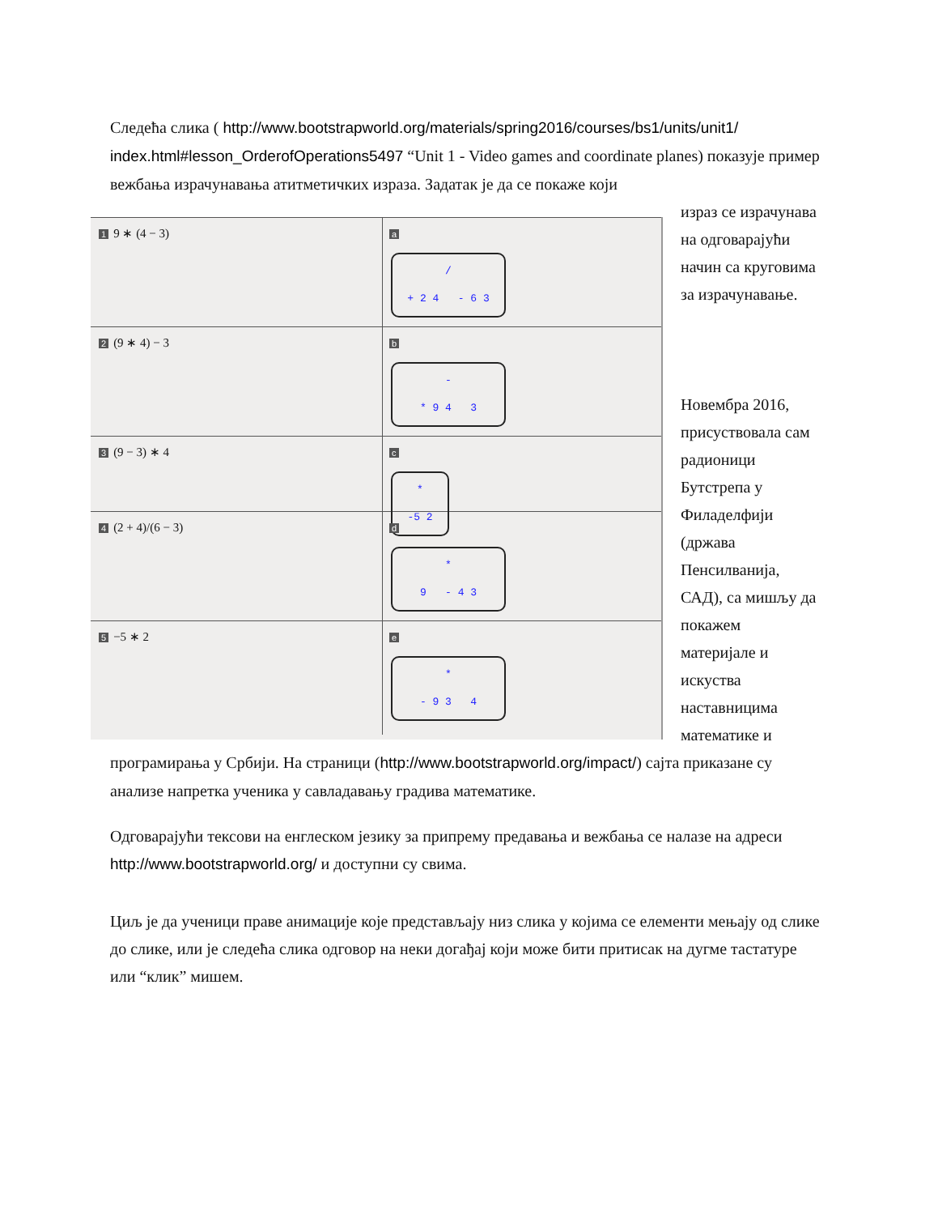Следећа слика ( http://www.bootstrapworld.org/materials/spring2016/courses/bs1/units/unit1/ index.html#lesson_OrderofOperations5497 “Unit 1 - Video games and coordinate planes) показује пример вежбања израчунавања атитметичких израза. Задатак је да се покаже који
1 9 ∗ (4 − 3)
a
/
+ 2 4 - 6 3
2 (9 ∗ 4) − 3
b
-
* 9 4 3
3 (9 − 3) ∗ 4
c
*
-5 2
4 (2 + 4)/(6 − 3)
d
*
9 - 4 3
5 −5 ∗ 2
e
*
- 9 3 4
израз се израчунава на одговарајући начин са круговима за израчунавање.
Новембра 2016, присуствовала сам радионици Бутстрепа у Филаделфији (држава Пенсилванија, САД), са мишљу да покажем материјале и искуства наставницима математике и
програмирања у Србији. На страници (http://www.bootstrapworld.org/impact/) сајта приказане су анализе напретка ученика у савладавању градива математике.
Одговарајући тексови на енглеском језику за припрему предавања и вежбања се налазе на адреси http://www.bootstrapworld.org/ и доступни су свима.
Циљ је да ученици праве анимације које представљају низ слика у којима се елементи мењају од слике до слике, или је следећа слика одговор на неки догађај који може бити притисак на дугме тастатуре или “клик” мишем.